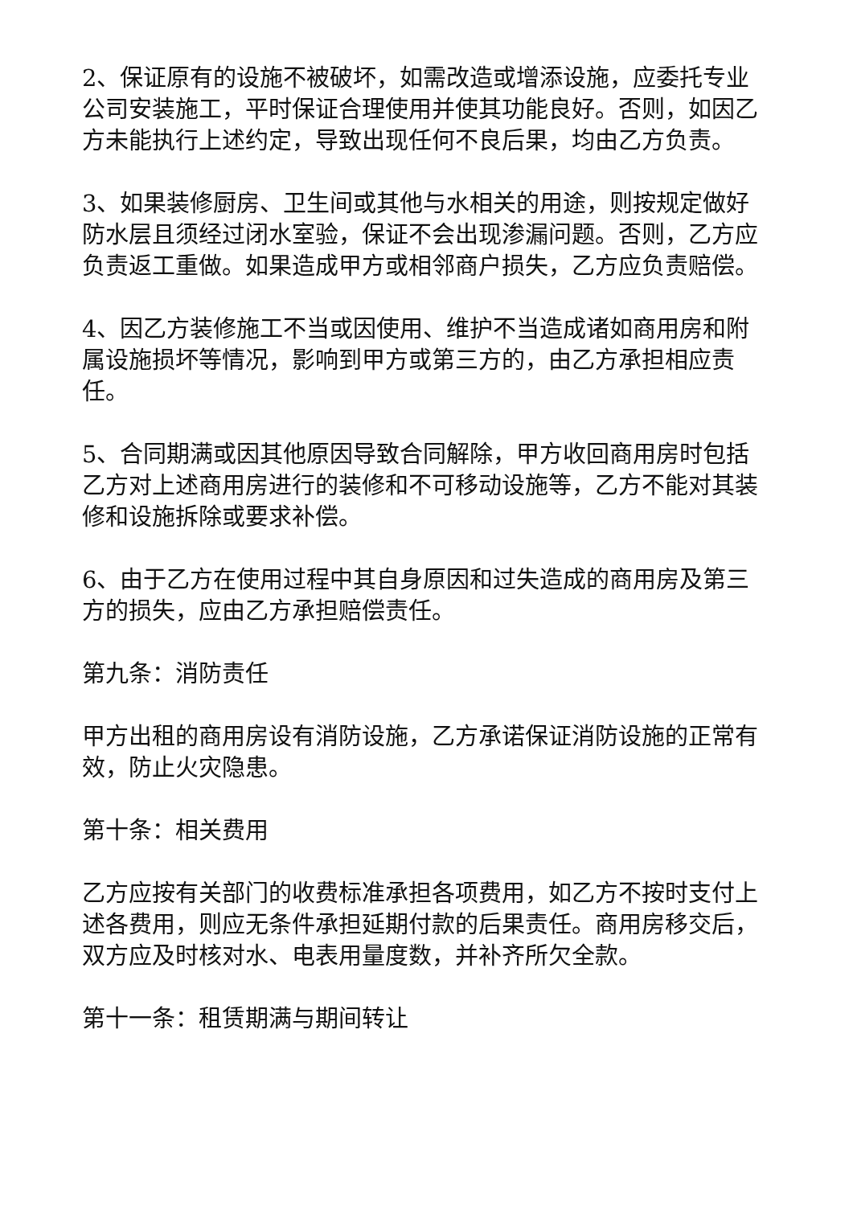2、保证原有的设施不被破坏，如需改造或增添设施，应委托专业公司安装施工，平时保证合理使用并使其功能良好。否则，如因乙方未能执行上述约定，导致出现任何不良后果，均由乙方负责。
3、如果装修厨房、卫生间或其他与水相关的用途，则按规定做好防水层且须经过闭水室验，保证不会出现渗漏问题。否则，乙方应负责返工重做。如果造成甲方或相邻商户损失，乙方应负责赔偿。
4、因乙方装修施工不当或因使用、维护不当造成诸如商用房和附属设施损坏等情况，影响到甲方或第三方的，由乙方承担相应责任。
5、合同期满或因其他原因导致合同解除，甲方收回商用房时包括乙方对上述商用房进行的装修和不可移动设施等，乙方不能对其装修和设施拆除或要求补偿。
6、由于乙方在使用过程中其自身原因和过失造成的商用房及第三方的损失，应由乙方承担赔偿责任。
第九条：消防责任
甲方出租的商用房设有消防设施，乙方承诺保证消防设施的正常有效，防止火灾隐患。
第十条：相关费用
乙方应按有关部门的收费标准承担各项费用，如乙方不按时支付上述各费用，则应无条件承担延期付款的后果责任。商用房移交后，双方应及时核对水、电表用量度数，并补齐所欠全款。
第十一条：租赁期满与期间转让